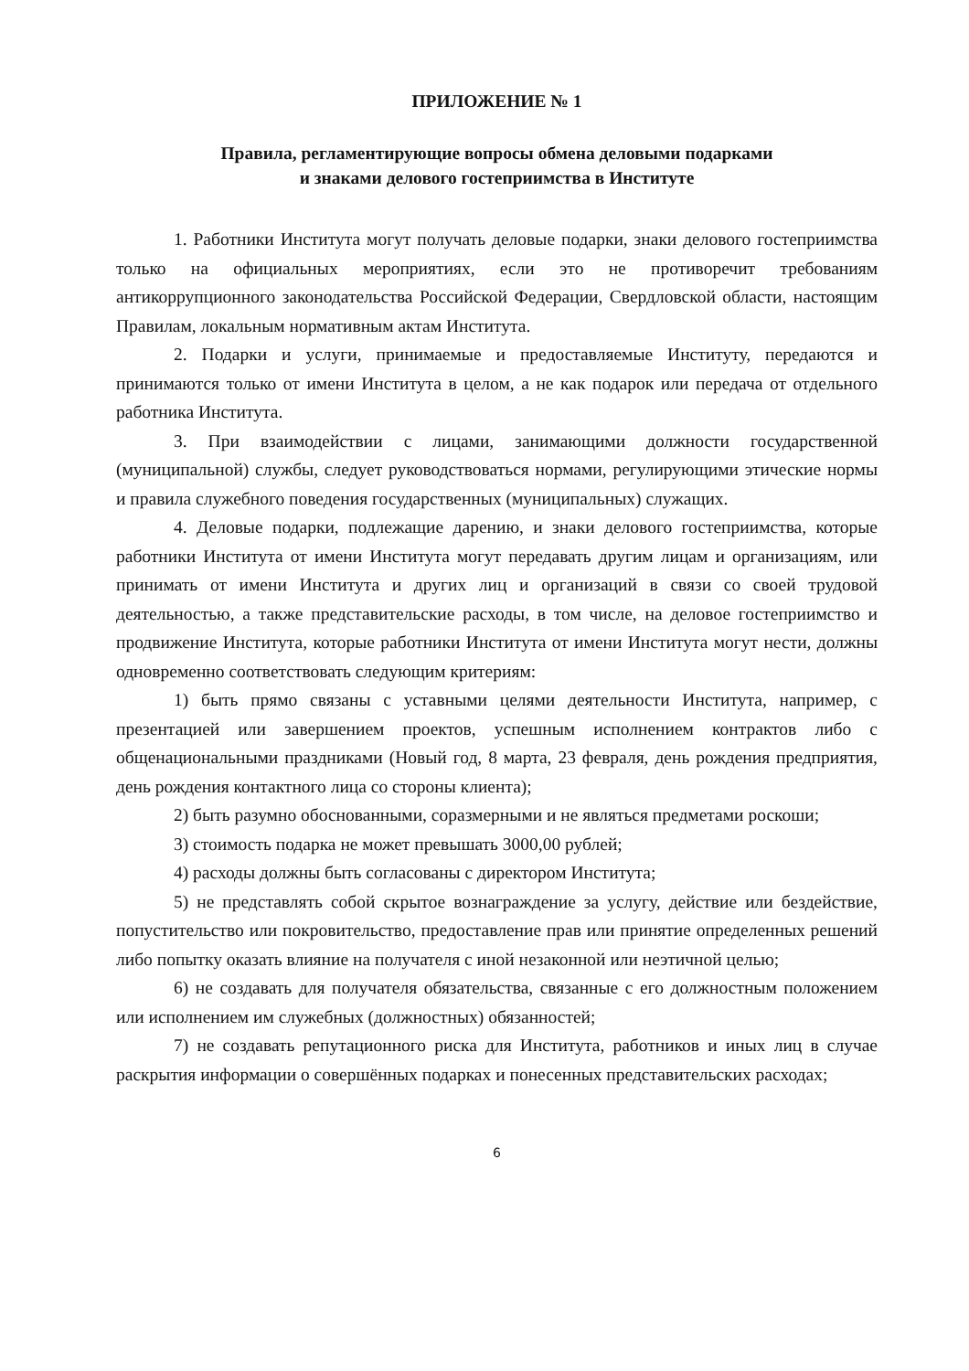ПРИЛОЖЕНИЕ № 1
Правила, регламентирующие вопросы обмена деловыми подарками
и знаками делового гостеприимства в Институте
1. Работники Института могут получать деловые подарки, знаки делового гостеприимства только на официальных мероприятиях, если это не противоречит требованиям антикоррупционного законодательства Российской Федерации, Свердловской области, настоящим Правилам, локальным нормативным актам Института.
2. Подарки и услуги, принимаемые и предоставляемые Институту, передаются и принимаются только от имени Института в целом, а не как подарок или передача от отдельного работника Института.
3. При взаимодействии с лицами, занимающими должности государственной (муниципальной) службы, следует руководствоваться нормами, регулирующими этические нормы и правила служебного поведения государственных (муниципальных) служащих.
4. Деловые подарки, подлежащие дарению, и знаки делового гостеприимства, которые работники Института от имени Института могут передавать другим лицам и организациям, или принимать от имени Института и других лиц и организаций в связи со своей трудовой деятельностью, а также представительские расходы, в том числе, на деловое гостеприимство и продвижение Института, которые работники Института от имени Института могут нести, должны одновременно соответствовать следующим критериям:
1) быть прямо связаны с уставными целями деятельности Института, например, с презентацией или завершением проектов, успешным исполнением контрактов либо с общенациональными праздниками (Новый год, 8 марта, 23 февраля, день рождения предприятия, день рождения контактного лица со стороны клиента);
2) быть разумно обоснованными, соразмерными и не являться предметами роскоши;
3) стоимость подарка не может превышать 3000,00 рублей;
4) расходы должны быть согласованы с директором Института;
5) не представлять собой скрытое вознаграждение за услугу, действие или бездействие, попустительство или покровительство, предоставление прав или принятие определенных решений либо попытку оказать влияние на получателя с иной незаконной или неэтичной целью;
6) не создавать для получателя обязательства, связанные с его должностным положением или исполнением им служебных (должностных) обязанностей;
7) не создавать репутационного риска для Института, работников и иных лиц в случае раскрытия информации о совершённых подарках и понесенных представительских расходах;
6